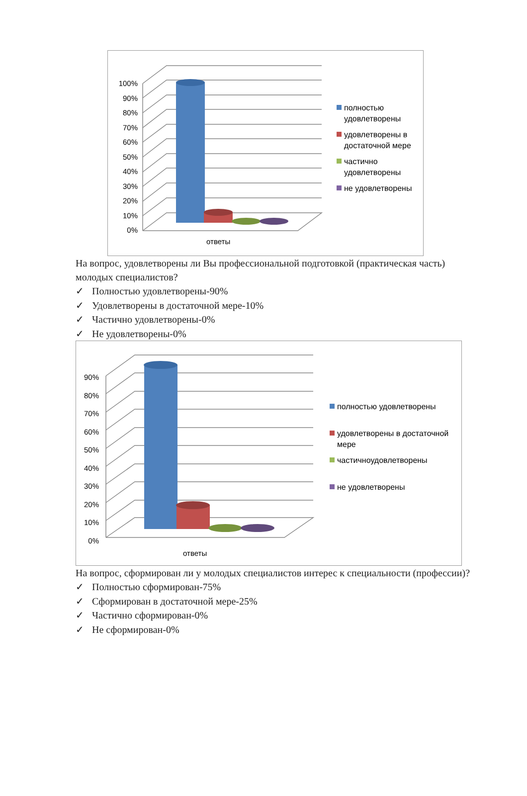100%
90%
80%
70%
60%
50%
40%
30%
20%
10%
0%
ответы
полностью удовлетворены
удовлетворены в достаточной мере
частично удовлетворены
не удовлетворены
На вопрос, удовлетворены ли Вы профессиональной подготовкой (практическая часть) молодых специалистов?
✓ Полностью удовлетворены-90%
✓ Удовлетворены в достаточной мере-10%
✓ Частично удовлетворены-0%
✓ Не удовлетворены-0%
90%
80%
70%
60%
50%
40%
30%
20%
10%
0%
ответы
полностью удовлетворены
удовлетворены в достаточной мере
частичноудовлетворены
не удовлетворены
На вопрос, сформирован ли у молодых специалистов интерес к специальности (профессии)?
✓ Полностью сформирован-75%
✓ Сформирован в достаточной мере-25%
✓ Частично сформирован-0%
✓ Не сформирован-0%